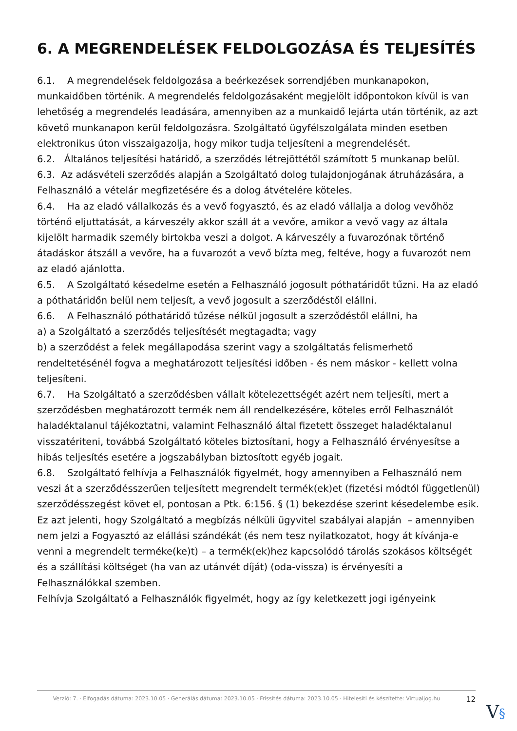6. A MEGRENDELÉSEK FELDOLGOZÁSA ÉS TELJESÍTÉS
6.1. A megrendelések feldolgozása a beérkezések sorrendjében munkanapokon, munkaidőben történik. A megrendelés feldolgozásaként megjelölt időpontokon kívül is van lehetőség a megrendelés leadására, amennyiben az a munkaidő lejárta után történik, az azt követő munkanapon kerül feldolgozásra. Szolgáltató ügyfélszolgálata minden esetben elektronikus úton visszaigazolja, hogy mikor tudja teljesíteni a megrendelését.
6.2. Általános teljesítési határidő, a szerződés létrejöttétől számított 5 munkanap belül.
6.3. Az adásvételi szerződés alapján a Szolgáltató dolog tulajdonjogának átruházására, a Felhasználó a vételár megfizetésére és a dolog átvételére köteles.
6.4. Ha az eladó vállalkozás és a vevő fogyasztó, és az eladó vállalja a dolog vevőhöz történő eljuttatását, a kárveszély akkor száll át a vevőre, amikor a vevő vagy az általa kijelölt harmadik személy birtokba veszi a dolgot. A kárveszély a fuvarozónak történő átadáskor átszáll a vevőre, ha a fuvarozót a vevő bízta meg, feltéve, hogy a fuvarozót nem az eladó ajánlotta.
6.5. A Szolgáltató késedelme esetén a Felhasználó jogosult póthatáridőt tűzni. Ha az eladó a póthatáridőn belül nem teljesít, a vevő jogosult a szerződéstől elállni.
6.6. A Felhasználó póthatáridő tűzése nélkül jogosult a szerződéstől elállni, ha
a) a Szolgáltató a szerződés teljesítését megtagadta; vagy
b) a szerződést a felek megállapodása szerint vagy a szolgáltatás felismerhető rendeltetésénél fogva a meghatározott teljesítési időben - és nem máskor - kellett volna teljesíteni.
6.7. Ha Szolgáltató a szerződésben vállalt kötelezettségét azért nem teljesíti, mert a szerződésben meghatározott termék nem áll rendelkezésére, köteles erről Felhasználót haladéktalanul tájékoztatni, valamint Felhasználó által fizetett összeget haladéktalanul visszatériteni, továbbá Szolgáltató köteles biztosítani, hogy a Felhasználó érvényesítse a hibás teljesítés esetére a jogszabályban biztosított egyéb jogait.
6.8. Szolgáltató felhívja a Felhasználók figyelmét, hogy amennyiben a Felhasználó nem veszi át a szerződésszerűen teljesített megrendelt termék(ek)et (fizetési módtól függetlenül) szerződésszegést követ el, pontosan a Ptk. 6:156. § (1) bekezdése szerint késedelembe esik.
Ez azt jelenti, hogy Szolgáltató a megbízás nélküli ügyvitel szabályai alapján – amennyiben nem jelzi a Fogyasztó az elállási szándékát (és nem tesz nyilatkozatot, hogy át kívánja-e venni a megrendelt terméke(ke)t) – a termék(ek)hez kapcsolódó tárolás szokásos költségét és a szállítási költséget (ha van az utánvét díját) (oda-vissza) is érvényesíti a Felhasználókkal szemben.
Felhívja Szolgáltató a Felhasználók figyelmét, hogy az így keletkezett jogi igényeink
Verzió: 7. · Elfogadás dátuma: 2023.10.05 · Generálás dátuma: 2023.10.05 · Frissítés dátuma: 2023.10.05 · Hitelesíti és készítette: Virtualjog.hu
12
V§